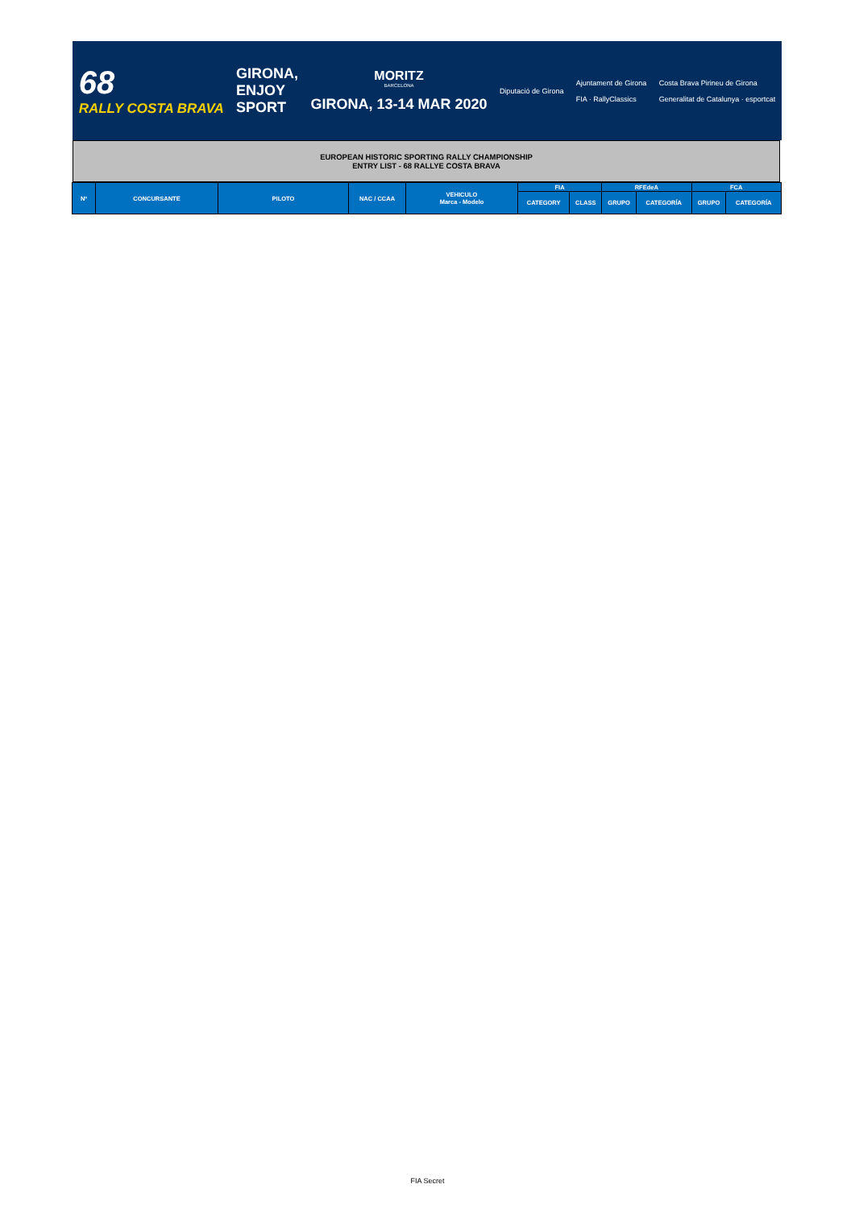68
RALLY COSTA BRAVA
GIRONA,
ENJOY
SPORT
MORITZ
BARCELONA
GIRONA, 13-14 MAR 2020
Diputació de Girona
Ajuntament de Girona
FIA · RallyClassics
Costa Brava Pirineu de Girona
Generalitat de Catalunya · esportcat
EUROPEAN HISTORIC SPORTING RALLY CHAMPIONSHIP
ENTRY LIST - 68 RALLYE COSTA BRAVA
| Nº | CONCURSANTE | PILOTO | NAC / CCAA | VEHICULO Marca - Modelo | FIA | | RFEdeA | | FCA | |
| --- | --- | --- | --- | --- | --- | --- | --- | --- | --- | --- |
| | | | | | CATEGORY | CLASS | GRUPO | CATEGORÍA | GRUPO | CATEGORÍA |
FIA Secret